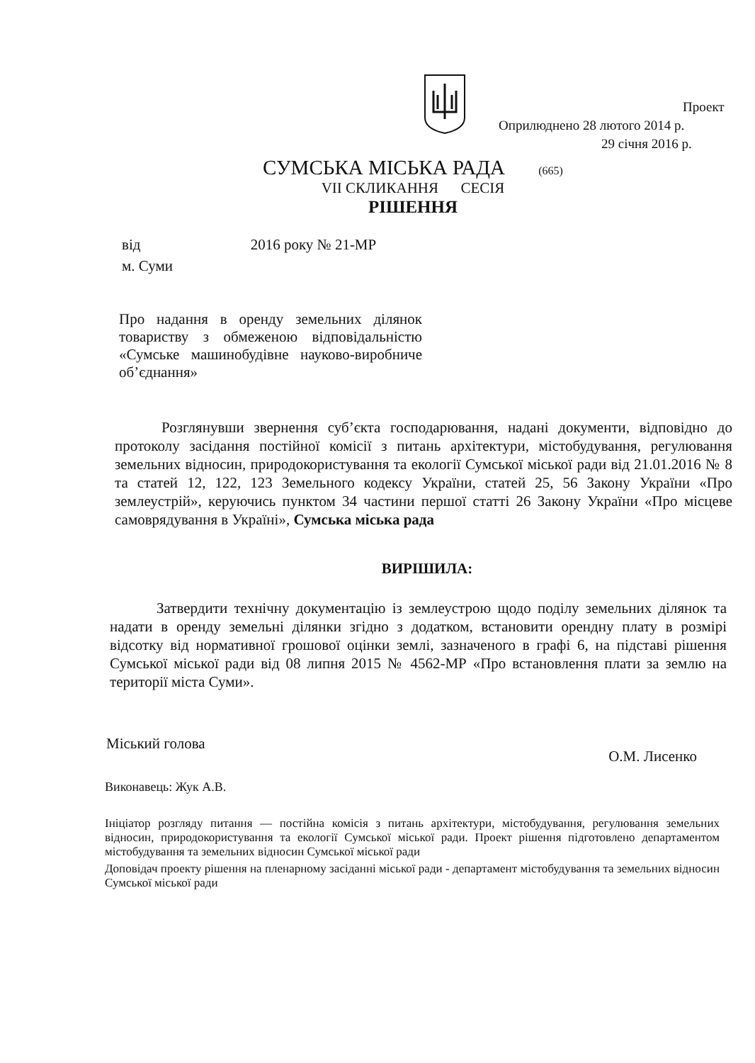Проект
Оприлюднено 28 лютого 2014 р.
29 січня 2016 р.
СУМСЬКА МІСЬКА РАДА (665)
VII СКЛИКАННЯ СЕСІЯ
РІШЕННЯ
від 2016 року № 21-МР
м. Суми
Про надання в оренду земельних ділянок товариству з обмеженою відповідальністю «Сумське машинобудівне науково-виробниче об’єднання»
Розглянувши звернення суб’єкта господарювання, надані документи, відповідно до протоколу засідання постійної комісії з питань архітектури, містобудування, регулювання земельних відносин, природокористування та екології Сумської міської ради від 21.01.2016 № 8 та статей 12, 122, 123 Земельного кодексу України, статей 25, 56 Закону України «Про землеустрій», керуючись пунктом 34 частини першої статті 26 Закону України «Про місцеве самоврядування в Україні», Сумська міська рада
ВИРІШИЛА:
Затвердити технічну документацію із землеустрою щодо поділу земельних ділянок та надати в оренду земельні ділянки згідно з додатком, встановити орендну плату в розмірі відсотку від нормативної грошової оцінки землі, зазначеного в графі 6, на підставі рішення Сумської міської ради від 08 липня 2015 № 4562-МР «Про встановлення плати за землю на території міста Суми».
Міський голова О.М. Лисенко
Виконавець: Жук А.В.
Ініціатор розгляду питання — постійна комісія з питань архітектури, містобудування, регулювання земельних відносин, природокористування та екології Сумської міської ради. Проект рішення підготовлено департаментом містобудування та земельних відносин Сумської міської ради
Доповідач проекту рішення на пленарному засіданні міської ради - департамент містобудування та земельних відносин Сумської міської ради